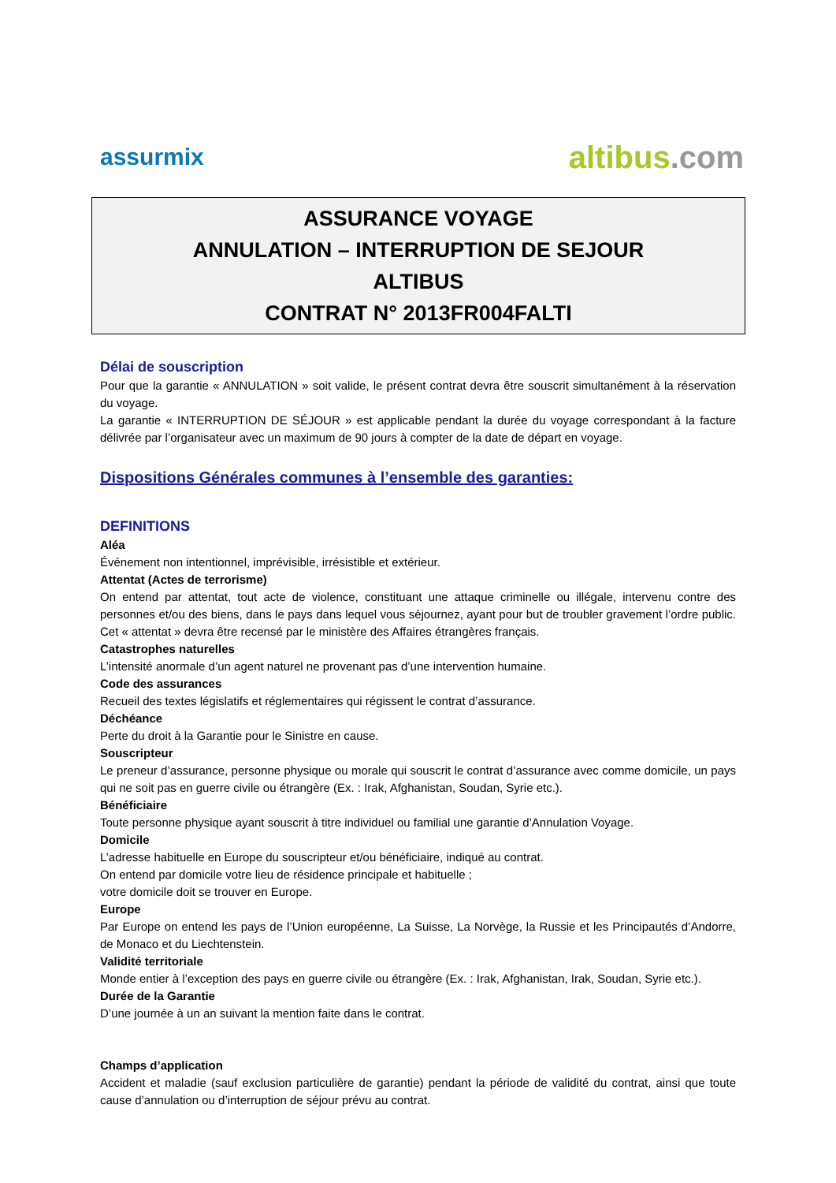assurmix
altibus.com
ASSURANCE VOYAGE
ANNULATION – INTERRUPTION DE SEJOUR
ALTIBUS
CONTRAT N° 2013FR004FALTI
Délai de souscription
Pour que la garantie « ANNULATION » soit valide, le présent contrat devra être souscrit simultanément à la réservation du voyage.
La garantie « INTERRUPTION DE SÉJOUR » est applicable pendant la durée du voyage correspondant à la facture délivrée par l’organisateur avec un maximum de 90 jours à compter de la date de départ en voyage.
Dispositions Générales communes à l’ensemble des garanties:
DEFINITIONS
Aléa
Événement non intentionnel, imprévisible, irrésistible et extérieur.
Attentat (Actes de terrorisme)
On entend par attentat, tout acte de violence, constituant une attaque criminelle ou illégale, intervenu contre des personnes et/ou des biens, dans le pays dans lequel vous séjournez, ayant pour but de troubler gravement l’ordre public. Cet « attentat » devra être recensé par le ministère des Affaires étrangères français.
Catastrophes naturelles
L’intensité anormale d’un agent naturel ne provenant pas d’une intervention humaine.
Code des assurances
Recueil des textes législatifs et réglementaires qui régissent le contrat d’assurance.
Déchéance
Perte du droit à la Garantie pour le Sinistre en cause.
Souscripteur
Le preneur d’assurance, personne physique ou morale qui souscrit le contrat d’assurance avec comme domicile, un pays qui ne soit pas en guerre civile ou étrangère (Ex. : Irak, Afghanistan, Soudan, Syrie etc.).
Bénéficiaire
Toute personne physique ayant souscrit à titre individuel ou familial une garantie d’Annulation Voyage.
Domicile
L’adresse habituelle en Europe du souscripteur et/ou bénéficiaire, indiqué au contrat.
On entend par domicile votre lieu de résidence principale et habituelle ;
votre domicile doit se trouver en Europe.
Europe
Par Europe on entend les pays de l’Union européenne, La Suisse, La Norvège, la Russie et les Principautés d’Andorre, de Monaco et du Liechtenstein.
Validité territoriale
Monde entier à l’exception des pays en guerre civile ou étrangère (Ex. : Irak, Afghanistan, Irak, Soudan, Syrie etc.).
Durée de la Garantie
D’une journée à un an suivant la mention faite dans le contrat.
Champs d’application
Accident et maladie (sauf exclusion particulière de garantie) pendant la période de validité du contrat, ainsi que toute cause d’annulation ou d’interruption de séjour prévu au contrat.